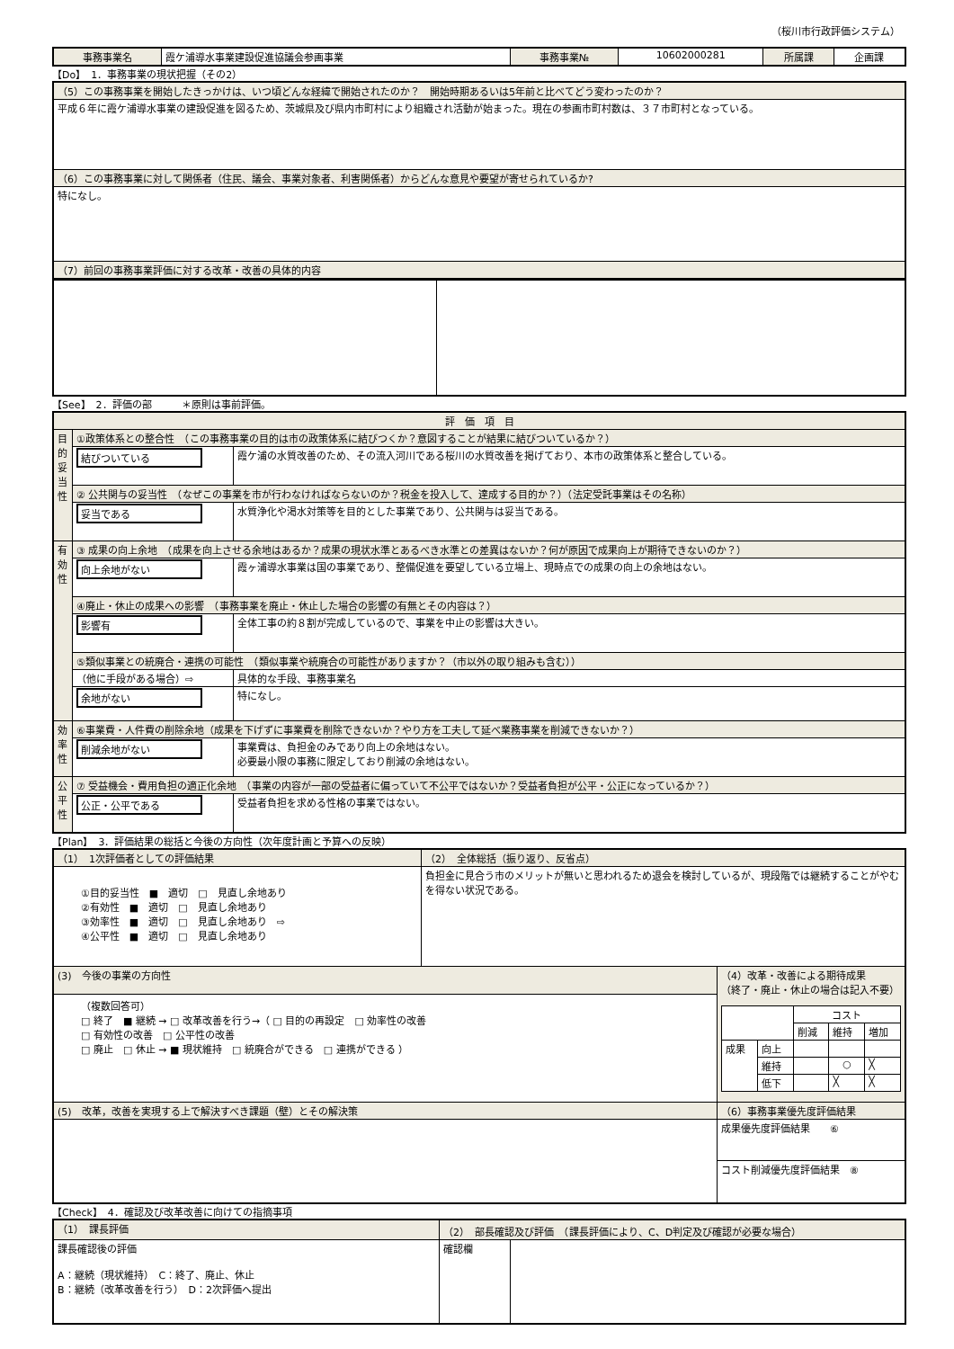（桜川市行政評価システム）
| 事務事業名 | 霞ケ浦導水事業建設促進協議会参画事業 | 事務事業№ | 10602000281 | 所属課 | 企画課 |
【Do】　1．事務事業の現状把握（その2）
| （5）この事務事業を開始したきっかけは、いつ頃どんな経緯で開始されたのか？ 開始時期あるいは5年前と比べてどう変わったのか？ |
| 平成６年に霞ケ浦導水事業の建設促進を図るため、茨城県及び県内市町村により組織され活動が始まった。現在の参画市町村数は、３７市町村となっている。 |
| （6）この事務事業に対して関係者（住民、議会、事業対象者、利害関係者）からどんな意見や要望が寄せられているか? |
| 特になし。 |
| （7）前回の事務事業評価に対する改革・改善の具体的内容 |
【See】　2．評価の部　　　＊原則は事前評価。
| 評 価 項 目 | | |
| 目的妥当性 | ①政策体系との整合性 （この事務事業の目的は市の政策体系に結びつくか？意図することが結果に結びついているか？） | |
| | 結びついている | 霞ケ浦の水質改善のため、その流入河川である桜川の水質改善を掲げており、本市の政策体系と整合している。 |
| | ② 公共関与の妥当性 （なぜこの事業を市が行わなければならないのか？税金を投入して、達成する目的か？）（法定受託事業はその名称） | |
| | 妥当である | 水質浄化や渇水対策等を目的とした事業であり、公共関与は妥当である。 |
| 有効性 | ③ 成果の向上余地 （成果を向上させる余地はあるか？成果の現状水準とあるべき水準との差異はないか？何が原因で成果向上が期待できないのか？） | |
| | 向上余地がない | 霞ヶ浦導水事業は国の事業であり、整備促進を要望している立場上、現時点での成果の向上の余地はない。 |
| | ④廃止・休止の成果への影響 （事務事業を廃止・休止した場合の影響の有無とその内容は？） | |
| | 影響有 | 全体工事の約８割が完成しているので、事業を中止の影響は大きい。 |
| | ⑤類似事業との統廃合・連携の可能性 （類似事業や統廃合の可能性がありますか？（市以外の取り組みも含む）） | |
| | （他に手段がある場合）⇨ | 具体的な手段、事務事業名 |
| | 余地がない | 特になし。 |
| 効率性 | ⑥事業費・人件費の削除余地（成果を下げずに事業費を削除できないか？やり方を工夫して延べ業務事業を削減できないか？） | |
| | 削減余地がない | 事業費は、負担金のみであり向上の余地はない。 必要最小限の事務に限定しており削減の余地はない。 |
| 公平性 | ⑦ 受益機会・費用負担の適正化余地 （事業の内容が一部の受益者に偏っていて不公平ではないか？受益者負担が公平・公正になっているか？） | |
| | 公正・公平である | 受益者負担を求める性格の事業ではない。 |
【Plan】　3．評価結果の総括と今後の方向性（次年度計画と予算への反映）
| （1） 1次評価者としての評価結果 | （2） 全体総括（振り返り、反省点） | |
| ①目的妥当性 ■ 適切 □ 見直し余地あり ②有効性 ■ 適切 □ 見直し余地あり ③効率性 ■ 適切 □ 見直し余地あり ⇨ ④公平性 ■ 適切 □ 見直し余地あり | 負担金に見合う市のメリットが無いと思われるため退会を検討しているが、現段階では継続することがやむを得ない状況である。 | |
| (3) 今後の事業の方向性 | | （4）改革・改善による期待成果 （終了・廃止・休止の場合は記入不要） / / / コスト / / / / / / 削減 / 維持 / 増加 / / 成果 / 向上 / / / / / / 維持 / / ○ / ╳ / / / 低下 / / ╳ / ╳ / |
| （複数回答可） □ 終了 ■ 継続 → □ 改革改善を行う→（ □ 目的の再設定 □ 効率性の改善 □ 有効性の改善 □ 公平性の改善 □ 廃止 □ 休止 → ■ 現状維持 □ 統廃合ができる □ 連携ができる ） | | |
| (5) 改革，改善を実現する上で解決すべき課題（壁）とその解決策 | | （6）事務事業優先度評価結果 |
| | | 成果優先度評価結果 ⑥ |
| | | コスト削減優先度評価結果 ⑧ |
【Check】　4．確認及び改革改善に向けての指摘事項
| （1） 課長評価 | （2） 部長確認及び評価 （課長評価により、C、D判定及び確認が必要な場合） | |
| 課長確認後の評価 A：継続（現状維持） C：終了、廃止、休止 B：継続（改革改善を行う） D：2次評価へ提出 | 確認欄 | |